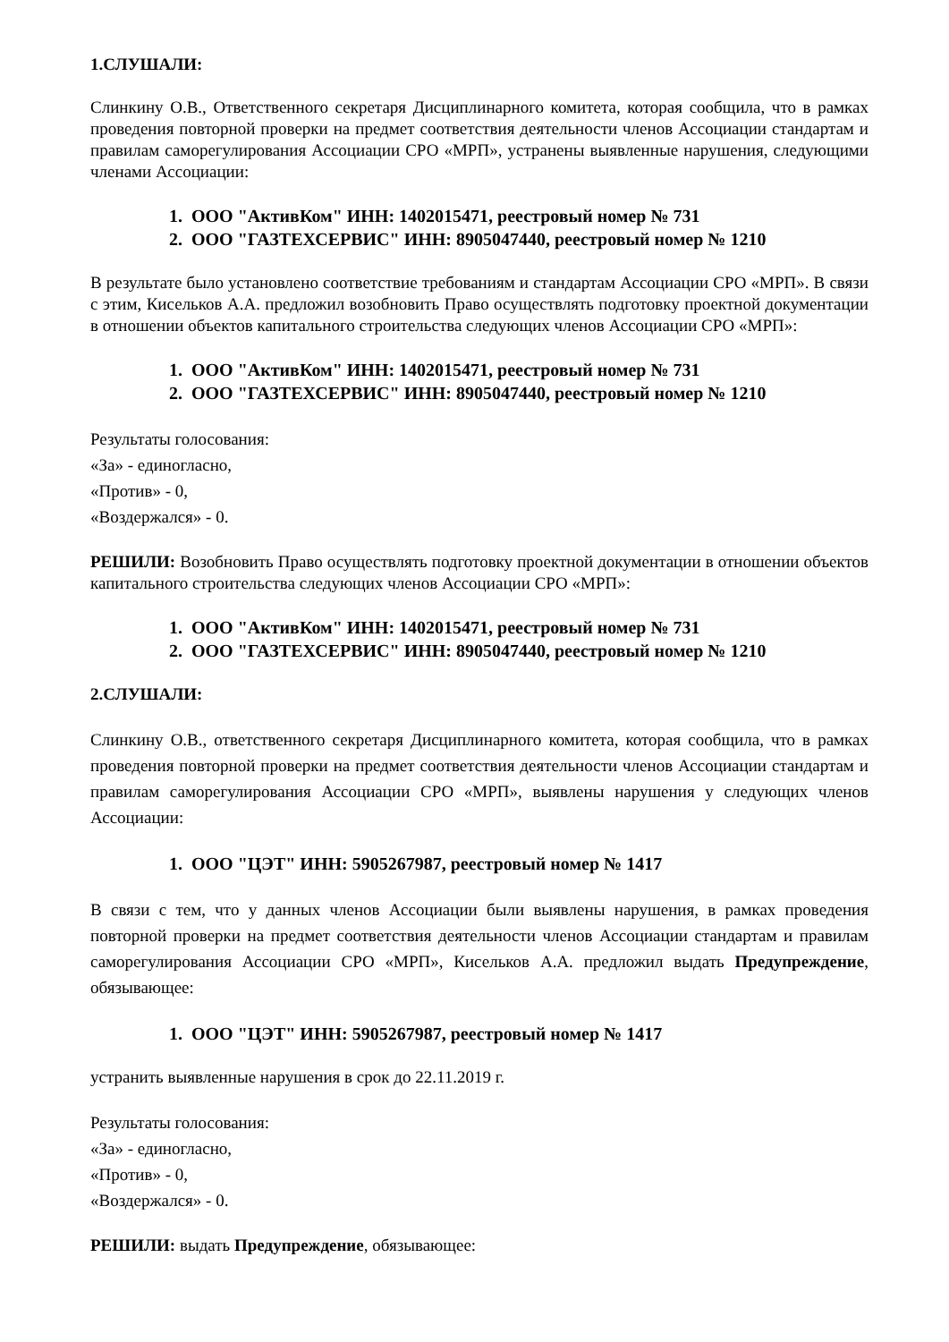1.СЛУШАЛИ:
Слинкину О.В., Ответственного секретаря Дисциплинарного комитета, которая сообщила, что в рамках проведения повторной проверки на предмет соответствия деятельности членов Ассоциации стандартам и правилам саморегулирования Ассоциации СРО «МРП», устранены выявленные нарушения, следующими членами Ассоциации:
1. ООО "АктивКом" ИНН: 1402015471, реестровый номер № 731
2. ООО "ГАЗТЕХСЕРВИС" ИНН: 8905047440, реестровый номер № 1210
В результате было установлено соответствие требованиям и стандартам Ассоциации СРО «МРП». В связи с этим, Кисельков А.А. предложил возобновить Право осуществлять подготовку проектной документации в отношении объектов капитального строительства следующих членов Ассоциации СРО «МРП»:
1. ООО "АктивКом" ИНН: 1402015471, реестровый номер № 731
2. ООО "ГАЗТЕХСЕРВИС" ИНН: 8905047440, реестровый номер № 1210
Результаты голосования:
«За» - единогласно,
«Против» - 0,
«Воздержался» - 0.
РЕШИЛИ: Возобновить Право осуществлять подготовку проектной документации в отношении объектов капитального строительства следующих членов Ассоциации СРО «МРП»:
1. ООО "АктивКом" ИНН: 1402015471, реестровый номер № 731
2. ООО "ГАЗТЕХСЕРВИС" ИНН: 8905047440, реестровый номер № 1210
2.СЛУШАЛИ:
Слинкину О.В., ответственного секретаря Дисциплинарного комитета, которая сообщила, что в рамках проведения повторной проверки на предмет соответствия деятельности членов Ассоциации стандартам и правилам саморегулирования Ассоциации СРО «МРП», выявлены нарушения у следующих членов Ассоциации:
1. ООО "ЦЭТ" ИНН: 5905267987, реестровый номер № 1417
В связи с тем, что у данных членов Ассоциации были выявлены нарушения, в рамках проведения повторной проверки на предмет соответствия деятельности членов Ассоциации стандартам и правилам саморегулирования Ассоциации СРО «МРП», Кисельков А.А. предложил выдать Предупреждение, обязывающее:
1. ООО "ЦЭТ" ИНН: 5905267987, реестровый номер № 1417
устранить выявленные нарушения в срок до 22.11.2019 г.
Результаты голосования:
«За» - единогласно,
«Против» - 0,
«Воздержался» - 0.
РЕШИЛИ: выдать Предупреждение, обязывающее: